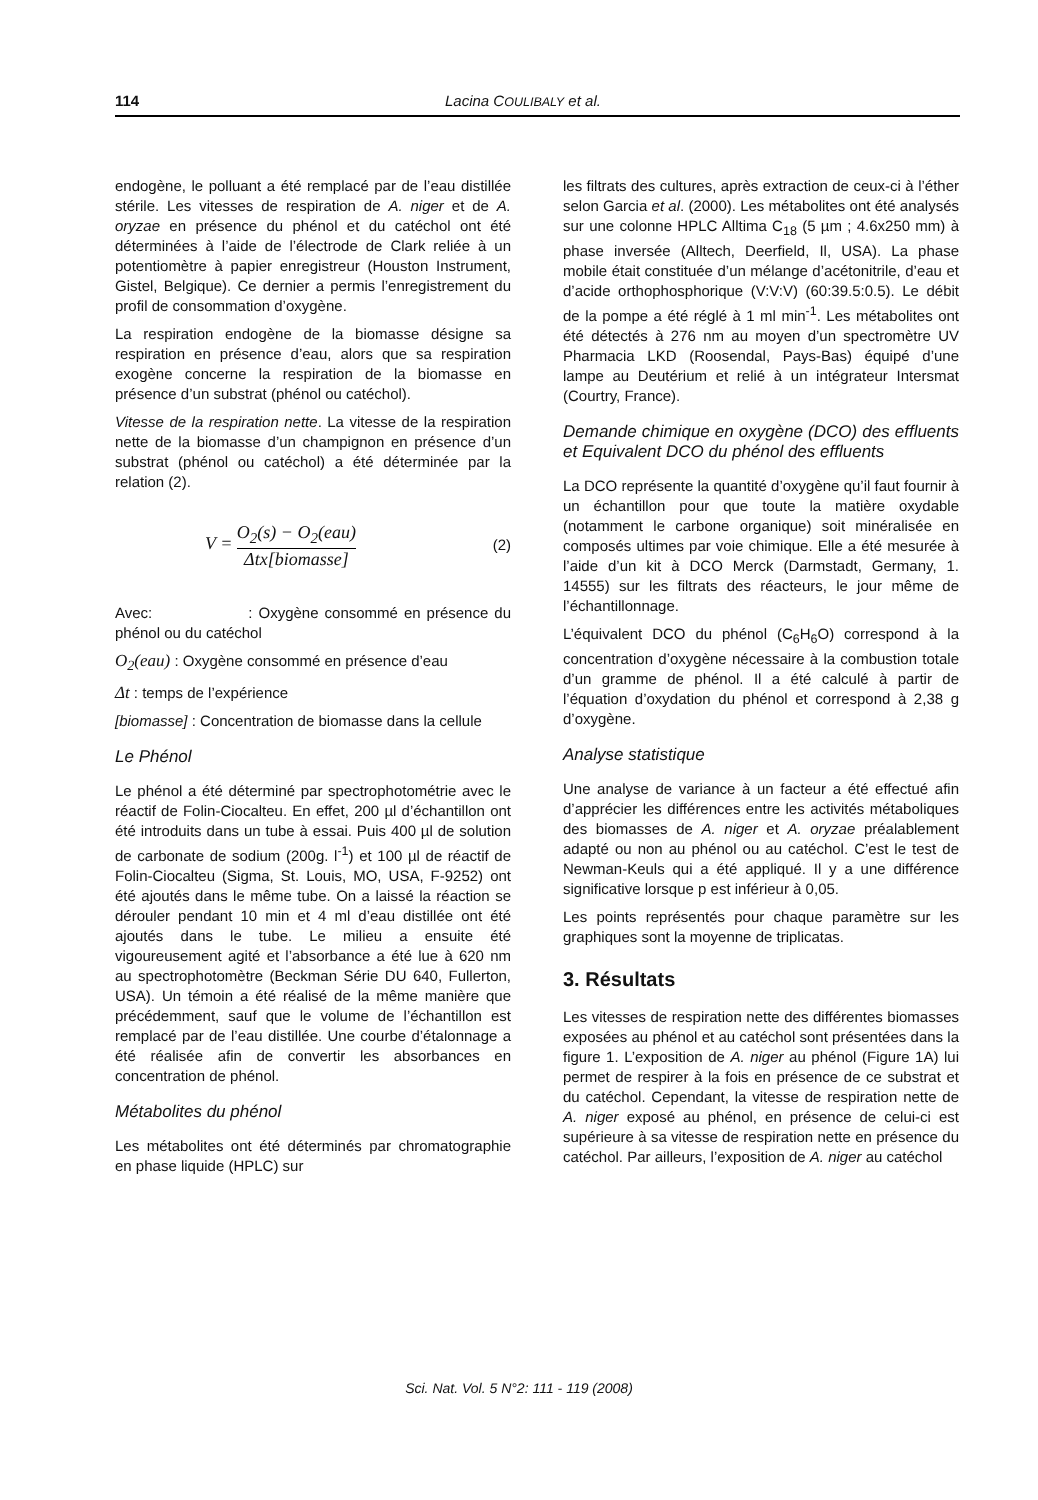114 Lacina COULIBALY et al.
endogène, le polluant a été remplacé par de l’eau distillée stérile. Les vitesses de respiration de A. niger et de A. oryzae en présence du phénol et du catéchol ont été déterminées à l’aide de l’électrode de Clark reliée à un potentiomètre à papier enregistreur (Houston Instrument, Gistel, Belgique). Ce dernier a permis l’enregistrement du profil de consommation d’oxygène.
La respiration endogène de la biomasse désigne sa respiration en présence d’eau, alors que sa respiration exogène concerne la respiration de la biomasse en présence d’un substrat (phénol ou catéchol).
Vitesse de la respiration nette. La vitesse de la respiration nette de la biomasse d’un champignon en présence d’un substrat (phénol ou catéchol) a été déterminée par la relation (2).
V = O<sub>2</sub>(s) − O<sub>2</sub>(eau) Δtx[biomasse] (2)
Avec: : Oxygène consommé en présence du phénol ou du catéchol
O<sub>2</sub>(eau) : Oxygène consommé en présence d’eau
Δt : temps de l’expérience
[biomasse] : Concentration de biomasse dans la cellule
Le Phénol
Le phénol a été déterminé par spectrophotométrie avec le réactif de Folin-Ciocalteu. En effet, 200 µl d’échantillon ont été introduits dans un tube à essai. Puis 400 µl de solution de carbonate de sodium (200g. l<sup>-1</sup>) et 100 µl de réactif de Folin-Ciocalteu (Sigma, St. Louis, MO, USA, F-9252) ont été ajoutés dans le même tube. On a laissé la réaction se dérouler pendant 10 min et 4 ml d’eau distillée ont été ajoutés dans le tube. Le milieu a ensuite été vigoureusement agité et l’absorbance a été lue à 620 nm au spectrophotomètre (Beckman Série DU 640, Fullerton, USA). Un témoin a été réalisé de la même manière que précédemment, sauf que le volume de l’échantillon est remplacé par de l’eau distillée. Une courbe d’étalonnage a été réalisée afin de convertir les absorbances en concentration de phénol.
Métabolites du phénol
Les métabolites ont été déterminés par chromatographie en phase liquide (HPLC) sur
les filtrats des cultures, après extraction de ceux-ci à l’éther selon Garcia et al. (2000). Les métabolites ont été analysés sur une colonne HPLC Alltima C<sub>18</sub> (5 µm ; 4.6x250 mm) à phase inversée (Alltech, Deerfield, Il, USA). La phase mobile était constituée d’un mélange d’acétonitrile, d’eau et d’acide orthophosphorique (V:V:V) (60:39.5:0.5). Le débit de la pompe a été réglé à 1 ml min<sup>-1</sup>. Les métabolites ont été détectés à 276 nm au moyen d’un spectromètre UV Pharmacia LKD (Roosendal, Pays-Bas) équipé d’une lampe au Deutérium et relié à un intégrateur Intersmat (Courtry, France).
Demande chimique en oxygène (DCO) des effluents et Equivalent DCO du phénol des effluents
La DCO représente la quantité d’oxygène qu’il faut fournir à un échantillon pour que toute la matière oxydable (notamment le carbone organique) soit minéralisée en composés ultimes par voie chimique. Elle a été mesurée à l’aide d’un kit à DCO Merck (Darmstadt, Germany, 1. 14555) sur les filtrats des réacteurs, le jour même de l’échantillonnage.
L’équivalent DCO du phénol (C<sub>6</sub>H<sub>6</sub>O) correspond à la concentration d’oxygène nécessaire à la combustion totale d’un gramme de phénol. Il a été calculé à partir de l’équation d’oxydation du phénol et correspond à 2,38 g d’oxygène.
Analyse statistique
Une analyse de variance à un facteur a été effectué afin d’apprécier les différences entre les activités métaboliques des biomasses de A. niger et A. oryzae préalablement adapté ou non au phénol ou au catéchol. C’est le test de Newman-Keuls qui a été appliqué. Il y a une différence significative lorsque p est inférieur à 0,05.
Les points représentés pour chaque paramètre sur les graphiques sont la moyenne de triplicatas.
3. Résultats
Les vitesses de respiration nette des différentes biomasses exposées au phénol et au catéchol sont présentées dans la figure 1. L’exposition de A. niger au phénol (Figure 1A) lui permet de respirer à la fois en présence de ce substrat et du catéchol. Cependant, la vitesse de respiration nette de A. niger exposé au phénol, en présence de celui-ci est supérieure à sa vitesse de respiration nette en présence du catéchol. Par ailleurs, l’exposition de A. niger au catéchol
Sci. Nat. Vol. 5 N°2: 111 - 119 (2008)